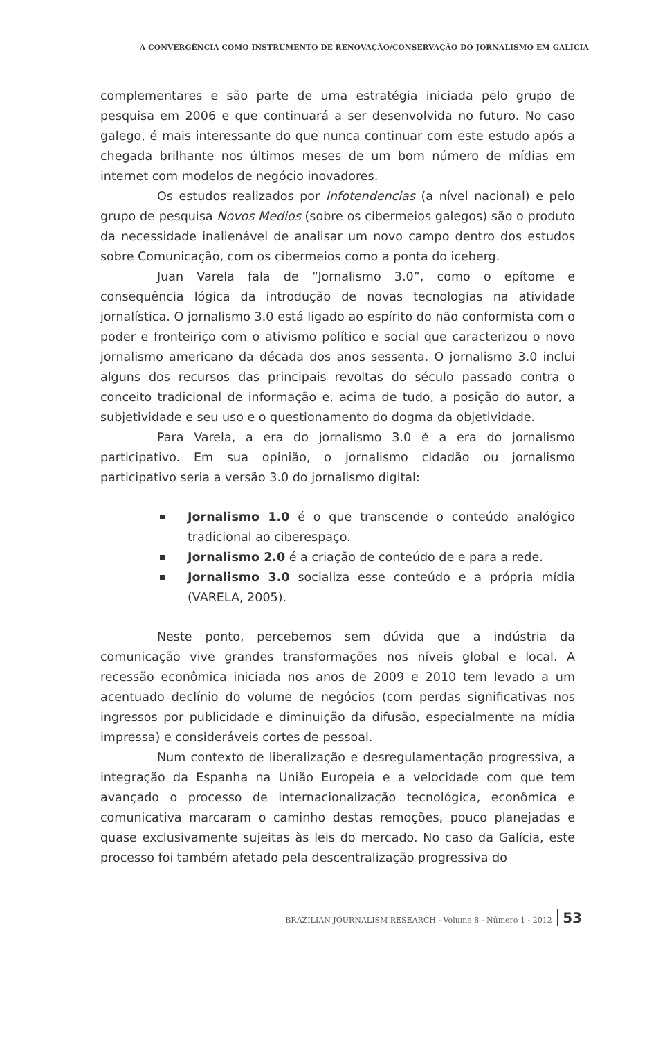A CONVERGÊNCIA COMO INSTRUMENTO DE RENOVAÇÃO/CONSERVAÇÃO DO JORNALISMO EM GALÍCIA
complementares e são parte de uma estratégia iniciada pelo grupo de pesquisa em 2006 e que continuará a ser desenvolvida no futuro. No caso galego, é mais interessante do que nunca continuar com este estudo após a chegada brilhante nos últimos meses de um bom número de mídias em internet com modelos de negócio inovadores.
Os estudos realizados por Infotendencias (a nível nacional) e pelo grupo de pesquisa Novos Medios (sobre os cibermeios galegos) são o produto da necessidade inalienável de analisar um novo campo dentro dos estudos sobre Comunicação, com os cibermeios como a ponta do iceberg.
Juan Varela fala de “Jornalismo 3.0”, como o epítome e consequência lógica da introdução de novas tecnologias na atividade jornalística. O jornalismo 3.0 está ligado ao espírito do não conformista com o poder e fronteiriço com o ativismo político e social que caracterizou o novo jornalismo americano da década dos anos sessenta. O jornalismo 3.0 inclui alguns dos recursos das principais revoltas do século passado contra o conceito tradicional de informação e, acima de tudo, a posição do autor, a subjetividade e seu uso e o questionamento do dogma da objetividade.
Para Varela, a era do jornalismo 3.0 é a era do jornalismo participativo. Em sua opinião, o jornalismo cidadão ou jornalismo participativo seria a versão 3.0 do jornalismo digital:
Jornalismo 1.0 é o que transcende o conteúdo analógico tradicional ao ciberespaço.
Jornalismo 2.0 é a criação de conteúdo de e para a rede.
Jornalismo 3.0 socializa esse conteúdo e a própria mídia (VARELA, 2005).
Neste ponto, percebemos sem dúvida que a indústria da comunicação vive grandes transformações nos níveis global e local. A recessão econômica iniciada nos anos de 2009 e 2010 tem levado a um acentuado declínio do volume de negócios (com perdas significativas nos ingressos por publicidade e diminuição da difusão, especialmente na mídia impressa) e consideráveis cortes de pessoal.
Num contexto de liberalização e desregulamentação progressiva, a integração da Espanha na União Europeia e a velocidade com que tem avançado o processo de internacionalização tecnológica, econômica e comunicativa marcaram o caminho destas remoções, pouco planejadas e quase exclusivamente sujeitas às leis do mercado. No caso da Galícia, este processo foi também afetado pela descentralização progressiva do
BRAZILIAN JOURNALISM RESEARCH - Volume 8 - Número 1 - 2012 53